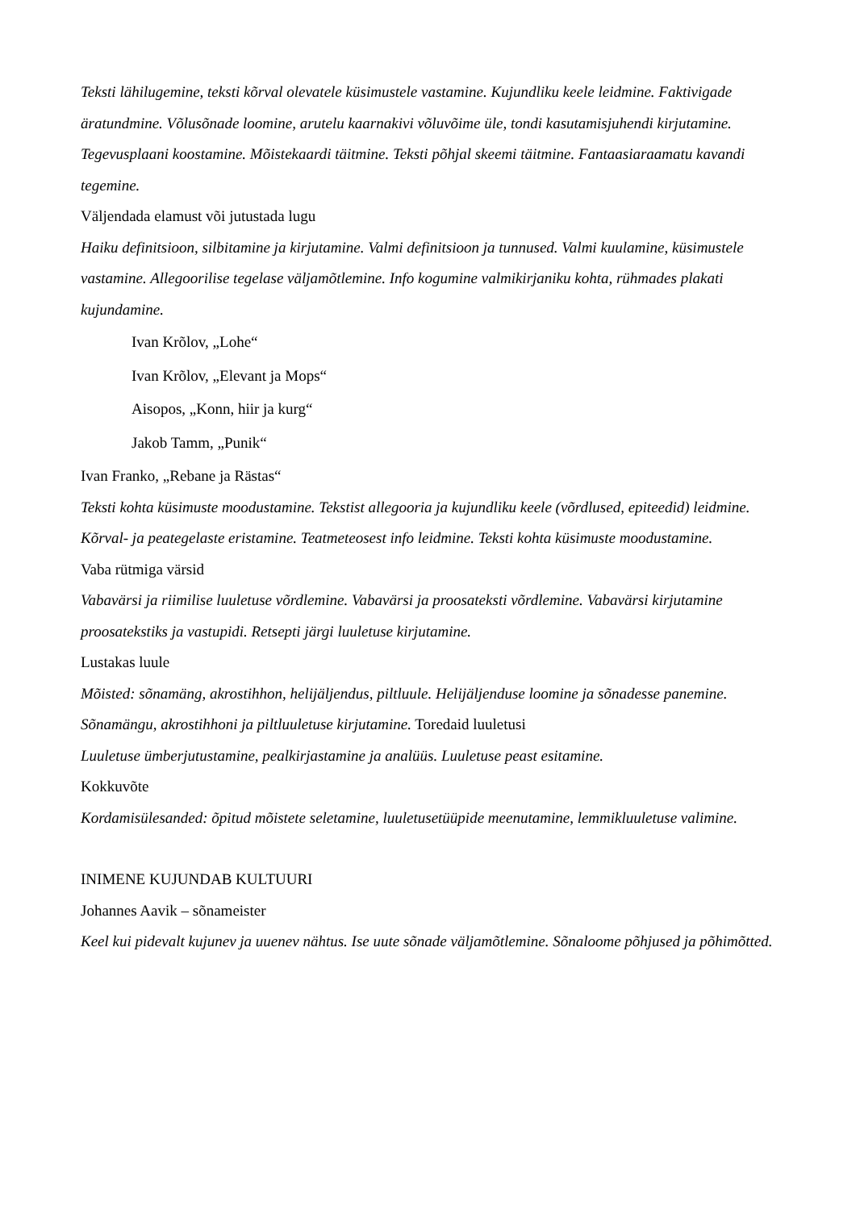Teksti lähilugemine, teksti kõrval olevatele küsimustele vastamine. Kujundliku keele leidmine. Faktivigade äratundmine. Võlusõnade loomine, arutelu kaarnakivi võluvõime üle, tondi kasutamisjuhendi kirjutamine. Tegevusplaani koostamine. Mõistekaardi täitmine. Teksti põhjal skeemi täitmine. Fantaasiaraamatu kavandi tegemine.
Väljendada elamust või jutustada lugu
Haiku definitsioon, silbitamine ja kirjutamine. Valmi definitsioon ja tunnused. Valmi kuulamine, küsimustele vastamine. Allegoorilise tegelase väljamõtlemine. Info kogumine valmikirjaniku kohta, rühmades plakati kujundamine.
Ivan Krõlov, „Lohe“
Ivan Krõlov, „Elevant ja Mops“
Aisopos, „Konn, hiir ja kurg“
Jakob Tamm, „Punik“
Ivan Franko, „Rebane ja Rästas“
Teksti kohta küsimuste moodustamine. Tekstist allegooria ja kujundliku keele (võrdlused, epiteedid) leidmine. Kõrval- ja peategelaste eristamine. Teatmeteosest info leidmine. Teksti kohta küsimuste moodustamine.
Vaba rütmiga värsid
Vabavärsi ja riimilise luuletuse võrdlemine. Vabavärsi ja proosateksti võrdlemine. Vabavärsi kirjutamine proosatekstiks ja vastupidi. Retsepti järgi luuletuse kirjutamine.
Lustakas luule
Mõisted: sõnamäng, akrostihhon, helijäljendus, piltluule. Helijäljenduse loomine ja sõnadesse panemine. Sõnamängu, akrostihhoni ja piltluuletuse kirjutamine. Toredaid luuletusi
Luuletuse ümberjutustamine, pealkirjastamine ja analüüs. Luuletuse peast esitamine.
Kokkuvõte
Kordamisülesanded: õpitud mõistete seletamine, luuletusetüüpide meenutamine, lemmikluuletuse valimine.
INIMENE KUJUNDAB KULTUURI
Johannes Aavik – sõnameister
Keel kui pidevalt kujunev ja uuenev nähtus. Ise uute sõnade väljamõtlemine. Sõnaloome põhjused ja põhimõtted.